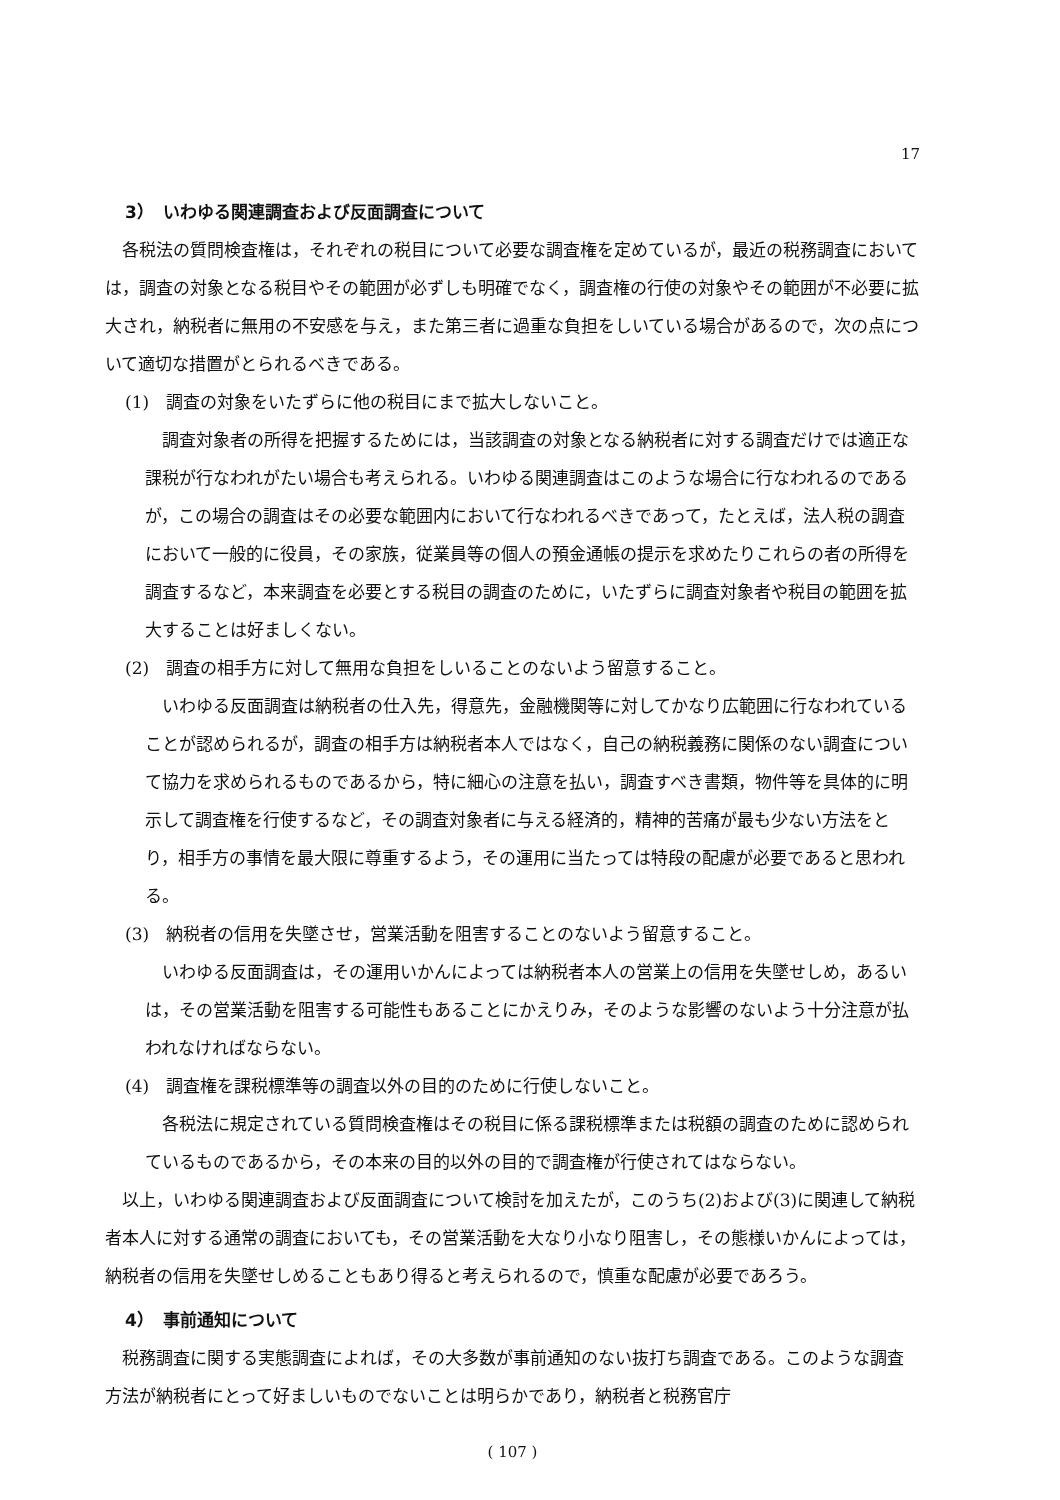17
3）　いわゆる関連調査および反面調査について
各税法の質問検査権は，それぞれの税目について必要な調査権を定めているが，最近の税務調査においては，調査の対象となる税目やその範囲が必ずしも明確でなく，調査権の行使の対象やその範囲が不必要に拡大され，納税者に無用の不安感を与え，また第三者に過重な負担をしいている場合があるので，次の点について適切な措置がとられるべきである。
(1)　調査の対象をいたずらに他の税目にまで拡大しないこと。
調査対象者の所得を把握するためには，当該調査の対象となる納税者に対する調査だけでは適正な課税が行なわれがたい場合も考えられる。いわゆる関連調査はこのような場合に行なわれるのであるが，この場合の調査はその必要な範囲内において行なわれるべきであって，たとえば，法人税の調査において一般的に役員，その家族，従業員等の個人の預金通帳の提示を求めたりこれらの者の所得を調査するなど，本来調査を必要とする税目の調査のために，いたずらに調査対象者や税目の範囲を拡大することは好ましくない。
(2)　調査の相手方に対して無用な負担をしいることのないよう留意すること。
いわゆる反面調査は納税者の仕入先，得意先，金融機関等に対してかなり広範囲に行なわれていることが認められるが，調査の相手方は納税者本人ではなく，自己の納税義務に関係のない調査について協力を求められるものであるから，特に細心の注意を払い，調査すべき書類，物件等を具体的に明示して調査権を行使するなど，その調査対象者に与える経済的，精神的苦痛が最も少ない方法をとり，相手方の事情を最大限に尊重するよう，その運用に当たっては特段の配慮が必要であると思われる。
(3)　納税者の信用を失墜させ，営業活動を阻害することのないよう留意すること。
いわゆる反面調査は，その運用いかんによっては納税者本人の営業上の信用を失墜せしめ，あるいは，その営業活動を阻害する可能性もあることにかえりみ，そのような影響のないよう十分注意が払われなければならない。
(4)　調査権を課税標準等の調査以外の目的のために行使しないこと。
各税法に規定されている質問検査権はその税目に係る課税標準または税額の調査のために認められているものであるから，その本来の目的以外の目的で調査権が行使されてはならない。
以上，いわゆる関連調査および反面調査について検討を加えたが，このうち(2)および(3)に関連して納税者本人に対する通常の調査においても，その営業活動を大なり小なり阻害し，その態様いかんによっては，納税者の信用を失墜せしめることもあり得ると考えられるので，慎重な配慮が必要であろう。
4）　事前通知について
税務調査に関する実態調査によれば，その大多数が事前通知のない抜打ち調査である。このような調査方法が納税者にとって好ましいものでないことは明らかであり，納税者と税務官庁
( 107 )